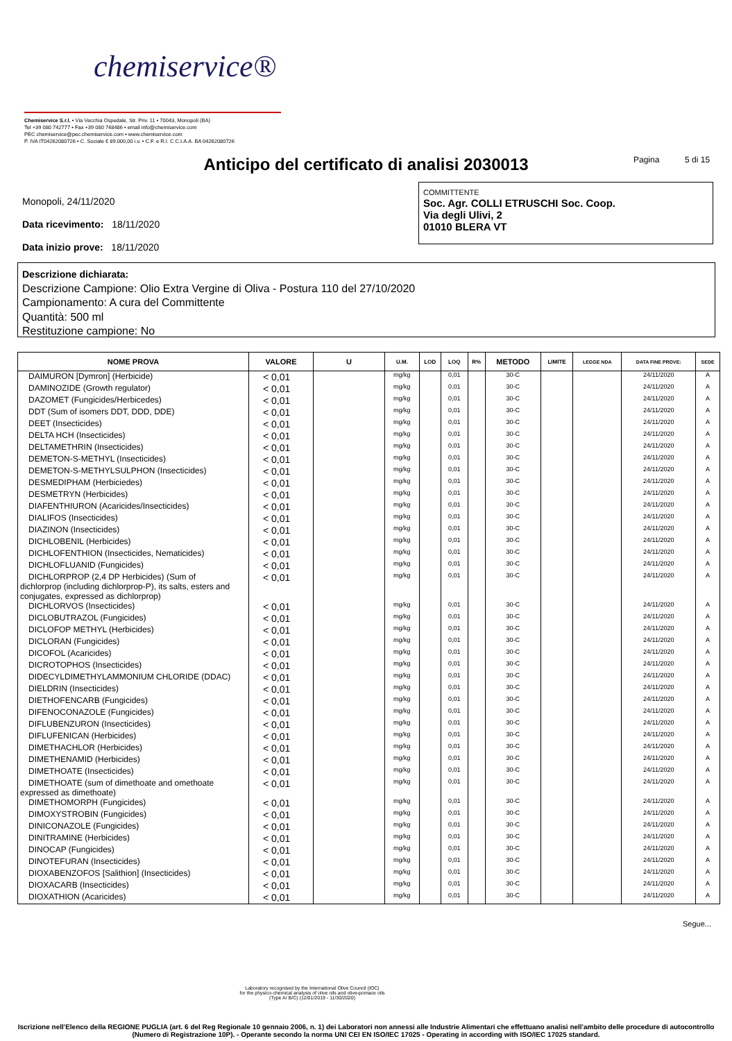chemiservice®
Chemiservice S.r.l. • Via Vecchia Ospedale, Str. Priv. 11 • 70043, Monopoli (BA)
Tel +39 080 742777 • Fax +39 080 748486 • email info@chemiservice.com
PEC chemiservice@pec.chemiservice.com • www.chemiservice.com
P. IVA IT04262080726 • C. Sociale € 89.000,00 i.v. • C.F. e R.I. C.C.I.A.A. BA 04262080726
Anticipo del certificato di analisi 2030013 Pagina 5 di 15
Monopoli, 24/11/2020
Data ricevimento: 18/11/2020
Data inizio prove: 18/11/2020
COMMITTENTE
Soc. Agr. COLLI ETRUSCHI Soc. Coop.
Via degli Ulivi, 2
01010 BLERA VT
Descrizione dichiarata:
Descrizione Campione: Olio Extra Vergine di Oliva - Postura 110 del 27/10/2020
Campionamento: A cura del Committente
Quantità: 500 ml
Restituzione campione: No
| NOME PROVA | VALORE | U | U.M. | LOD | LOQ | R% | METODO | LIMITE | LEGGE NDA | DATA FINE PROVE: | SEDE |
| --- | --- | --- | --- | --- | --- | --- | --- | --- | --- | --- | --- |
| DAIMURON [Dymron] (Herbicide) | < 0,01 | | mg/kg | | 0,01 | | 30-C | | | 24/11/2020 | A |
| DAMINOZIDE (Growth regulator) | < 0,01 | | mg/kg | | 0,01 | | 30-C | | | 24/11/2020 | A |
| DAZOMET (Fungicides/Herbicedes) | < 0,01 | | mg/kg | | 0,01 | | 30-C | | | 24/11/2020 | A |
| DDT (Sum of isomers DDT, DDD, DDE) | < 0,01 | | mg/kg | | 0,01 | | 30-C | | | 24/11/2020 | A |
| DEET (Insecticides) | < 0,01 | | mg/kg | | 0,01 | | 30-C | | | 24/11/2020 | A |
| DELTA HCH (Insecticides) | < 0,01 | | mg/kg | | 0,01 | | 30-C | | | 24/11/2020 | A |
| DELTAMETHRIN (Insecticides) | < 0,01 | | mg/kg | | 0,01 | | 30-C | | | 24/11/2020 | A |
| DEMETON-S-METHYL (Insecticides) | < 0,01 | | mg/kg | | 0,01 | | 30-C | | | 24/11/2020 | A |
| DEMETON-S-METHYLSULPHON (Insecticides) | < 0,01 | | mg/kg | | 0,01 | | 30-C | | | 24/11/2020 | A |
| DESMEDIPHAM (Herbiciedes) | < 0,01 | | mg/kg | | 0,01 | | 30-C | | | 24/11/2020 | A |
| DESMETRYN (Herbicides) | < 0,01 | | mg/kg | | 0,01 | | 30-C | | | 24/11/2020 | A |
| DIAFENTHIURON (Acaricides/Insecticides) | < 0,01 | | mg/kg | | 0,01 | | 30-C | | | 24/11/2020 | A |
| DIALIFOS (Insecticides) | < 0,01 | | mg/kg | | 0,01 | | 30-C | | | 24/11/2020 | A |
| DIAZINON (Insecticides) | < 0,01 | | mg/kg | | 0,01 | | 30-C | | | 24/11/2020 | A |
| DICHLOBENIL (Herbicides) | < 0,01 | | mg/kg | | 0,01 | | 30-C | | | 24/11/2020 | A |
| DICHLOFENTHION (Insecticides, Nematicides) | < 0,01 | | mg/kg | | 0,01 | | 30-C | | | 24/11/2020 | A |
| DICHLOFLUANID (Fungicides) | < 0,01 | | mg/kg | | 0,01 | | 30-C | | | 24/11/2020 | A |
| DICHLORPROP (2,4 DP Herbicides) (Sum of dichlorprop (including dichlorprop-P), its salts, esters and conjugates, expressed as dichlorprop) | < 0,01 | | mg/kg | | 0,01 | | 30-C | | | 24/11/2020 | A |
| DICHLORVOS (Insecticides) | < 0,01 | | mg/kg | | 0,01 | | 30-C | | | 24/11/2020 | A |
| DICLOBUTRAZOL (Fungicides) | < 0,01 | | mg/kg | | 0,01 | | 30-C | | | 24/11/2020 | A |
| DICLOFOP METHYL (Herbicides) | < 0,01 | | mg/kg | | 0,01 | | 30-C | | | 24/11/2020 | A |
| DICLORAN (Fungicides) | < 0,01 | | mg/kg | | 0,01 | | 30-C | | | 24/11/2020 | A |
| DICOFOL (Acaricides) | < 0,01 | | mg/kg | | 0,01 | | 30-C | | | 24/11/2020 | A |
| DICROTOPHOS (Insecticides) | < 0,01 | | mg/kg | | 0,01 | | 30-C | | | 24/11/2020 | A |
| DIDECYLDIMETHYLAMMONIUM CHLORIDE (DDAC) | < 0,01 | | mg/kg | | 0,01 | | 30-C | | | 24/11/2020 | A |
| DIELDRIN (Insecticides) | < 0,01 | | mg/kg | | 0,01 | | 30-C | | | 24/11/2020 | A |
| DIETHOFENCARB (Fungicides) | < 0,01 | | mg/kg | | 0,01 | | 30-C | | | 24/11/2020 | A |
| DIFENOCONAZOLE (Fungicides) | < 0,01 | | mg/kg | | 0,01 | | 30-C | | | 24/11/2020 | A |
| DIFLUBENZURON (Insecticides) | < 0,01 | | mg/kg | | 0,01 | | 30-C | | | 24/11/2020 | A |
| DIFLUFENICAN (Herbicides) | < 0,01 | | mg/kg | | 0,01 | | 30-C | | | 24/11/2020 | A |
| DIMETHACHLOR (Herbicides) | < 0,01 | | mg/kg | | 0,01 | | 30-C | | | 24/11/2020 | A |
| DIMETHENAMID (Herbicides) | < 0,01 | | mg/kg | | 0,01 | | 30-C | | | 24/11/2020 | A |
| DIMETHOATE (Insecticides) | < 0,01 | | mg/kg | | 0,01 | | 30-C | | | 24/11/2020 | A |
| DIMETHOATE (sum of dimethoate and omethoate expressed as dimethoate) | < 0,01 | | mg/kg | | 0,01 | | 30-C | | | 24/11/2020 | A |
| DIMETHOMORPH (Fungicides) | < 0,01 | | mg/kg | | 0,01 | | 30-C | | | 24/11/2020 | A |
| DIMOXYSTROBIN (Fungicides) | < 0,01 | | mg/kg | | 0,01 | | 30-C | | | 24/11/2020 | A |
| DINICONAZOLE (Fungicides) | < 0,01 | | mg/kg | | 0,01 | | 30-C | | | 24/11/2020 | A |
| DINITRAMINE (Herbicides) | < 0,01 | | mg/kg | | 0,01 | | 30-C | | | 24/11/2020 | A |
| DINOCAP (Fungicides) | < 0,01 | | mg/kg | | 0,01 | | 30-C | | | 24/11/2020 | A |
| DINOTEFURAN (Insecticides) | < 0,01 | | mg/kg | | 0,01 | | 30-C | | | 24/11/2020 | A |
| DIOXABENZOFOS [Salithion] (Insecticides) | < 0,01 | | mg/kg | | 0,01 | | 30-C | | | 24/11/2020 | A |
| DIOXACARB (Insecticides) | < 0,01 | | mg/kg | | 0,01 | | 30-C | | | 24/11/2020 | A |
| DIOXATHION (Acaricides) | < 0,01 | | mg/kg | | 0,01 | | 30-C | | | 24/11/2020 | A |
Segue...
Laboratory recognised by the International Olive Council (IOC)
for the physico-chemical analysis of olive oils and olive-pomace oils
(Type A/ B/C) (12/01/2019 - 11/30/2020)
Iscrizione nell'Elenco della REGIONE PUGLIA (art. 6 del Reg Regionale 10 gennaio 2006, n. 1) dei Laboratori non annessi alle Industrie Alimentari che effettuano analisi nell'ambito delle procedure di autocontrollo (Numero di Registrazione 10P). - Operante secondo la norma UNI CEI EN ISO/IEC 17025 - Operating in according with ISO/IEC 17025 standard.